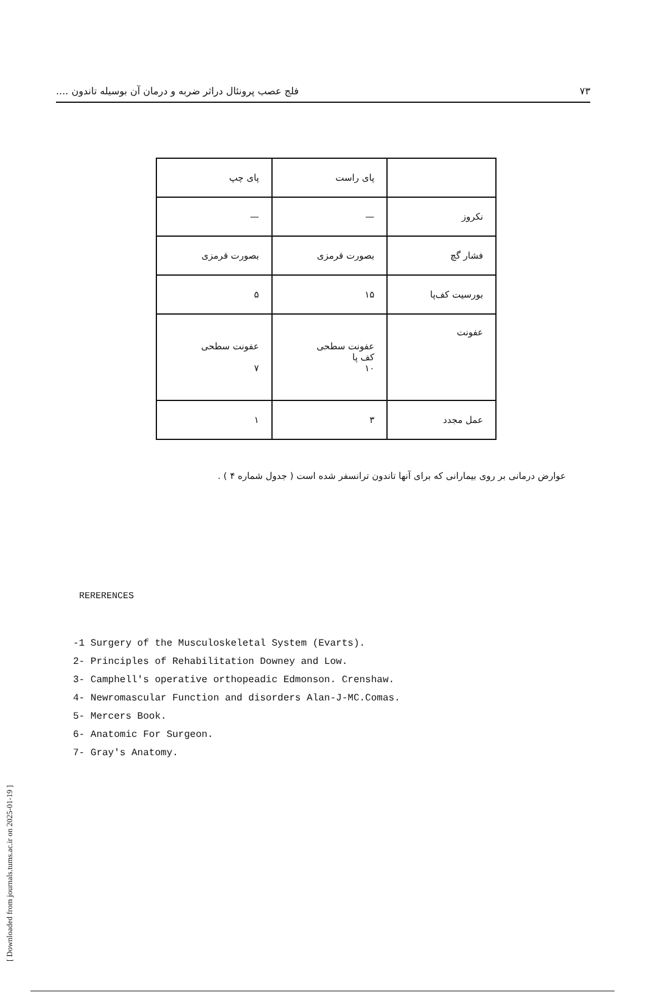[ Downloaded from journals.tums.ac.ir on 2025-01-19 ]
۷۳ فلج عصب پرونئال دراثر ضربه و درمان آن بوسیله تاندون ....
| | پای راست | پای چپ |
| نکروز | — | — |
| فشار گچ | بصورت قرمزی | بصورت قرمزی |
| بورسیت کف‌پا | ۱۵ | ۵ |
| عفونت | عفونت سطحی کف پا ۱۰ | عفونت سطحی ۷ |
| عمل مجدد | ۳ | ۱ |
عوارض درمانی بر روی بیمارانی که برای آنها تاندون ترانسفر شده است ( جدول شماره ۴ ) .
RERERENCES
-1 Surgery of the Musculoskeletal System (Evarts).
2- Principles of Rehabilitation Downey and Low.
3- Camphell's operative orthopeadic Edmonson. Crenshaw.
4- Newromascular Function and disorders Alan-J-MC.Comas.
5- Mercers Book.
6- Anatomic For Surgeon.
7- Gray's Anatomy.